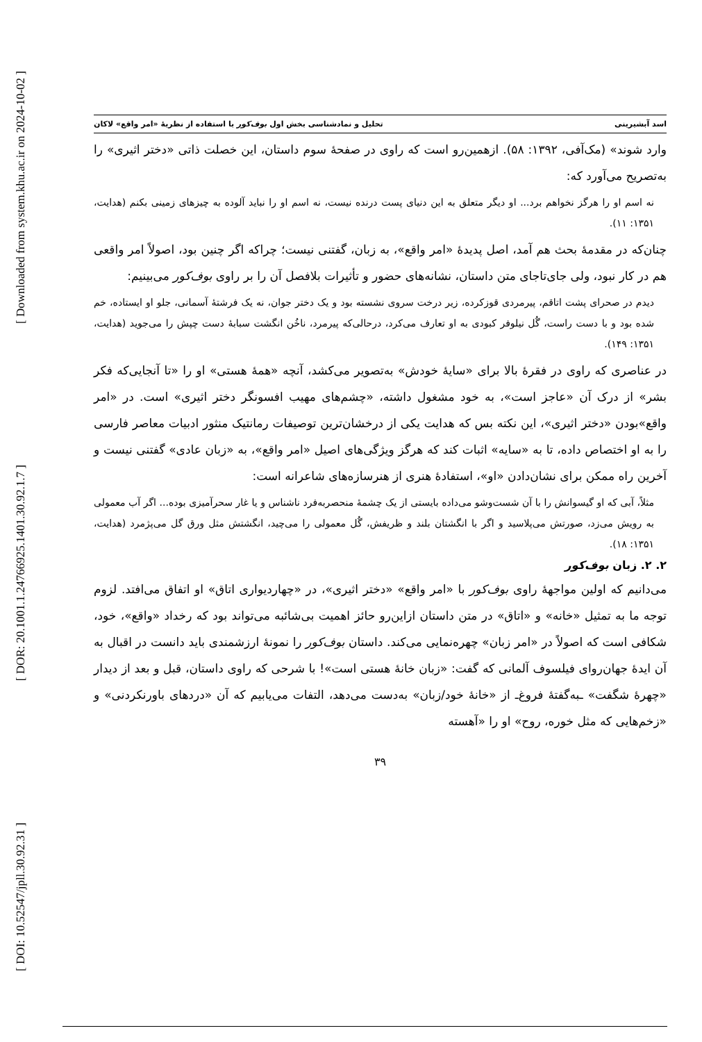[ Downloaded from system.khu.ac.ir on 2024-10-02 ]
[ DOR: 20.1001.1.24766925.1401.30.92.1.7 ]
[ DOI: 10.52547/jpll.30.92.31 ]
اسد آبشیرینی تحلیل و نمادشناسی بخش اول بوف‌کور با استفاده از نظریهٔ «امر واقع» لاکان
وارد شوند» (مک‌آفی، ۱۳۹۲: ۵۸). ازهمین‌رو است که راوی در صفحهٔ سوم داستان، این خصلت ذاتی «دختر اثیری» را به‌تصریح می‌آورد که:
نه اسم او را هرگز نخواهم برد... او دیگر متعلق به این دنیای پست درنده نیست، نه اسم او را نباید آلوده به چیزهای زمینی بکنم (هدایت، ۱۳۵۱: ۱۱).
چنان‌که در مقدمهٔ بحث هم آمد، اصل پدیدهٔ «امر واقع»، به زبان، گفتنی نیست؛ چراکه اگر چنین بود، اصولاً امر واقعی هم در کار نبود، ولی جای‌تاجای متن داستان، نشانه‌های حضور و تأثیرات بلافصل آن را بر راوی بوف‌کور می‌بینیم:
دیدم در صحرای پشت اتاقم، پیرمردی قوزکرده، زیر درخت سروی نشسته بود و یک دختر جوان، نه یک فرشتهٔ آسمانی، جلو او ایستاده، خم شده بود و با دست راست، گُل نیلوفر کبودی به او تعارف می‌کرد، درحالی‌که پیرمرد، ناخُن انگشت سبابهٔ دست چپش را می‌جوید (هدایت، ۱۳۵۱: ۱۴۹).
در عناصری که راوی در فقرهٔ بالا برای «سایهٔ خودش» به‌تصویر می‌کشد، آنچه «همهٔ هستی» او را «تا آنجایی‌که فکر بشر» از درک آن «عاجز است»، به خود مشغول داشته، «چشم‌های مهیب افسونگر دختر اثیری» است. در «امر واقع»بودن «دختر اثیری»، این نکته بس که هدایت یکی از درخشان‌ترین توصیفات رمانتیک منثور ادبیات معاصر فارسی را به او اختصاص داده، تا به «سایه» اثبات کند که هرگز ویژگی‌های اصیل «امر واقع»، به «زبان عادی» گفتنی نیست و آخرین راه ممکن برای نشان‌دادن «او»، استفادهٔ هنری از هنرسازه‌های شاعرانه است:
مثلاً، آبی که او گیسوانش را با آن شست‌وشو می‌داده بایستی از یک چشمهٔ منحصربه‌فرد ناشناس و یا غار سحرآمیزی بوده... اگر آب معمولی به رویش می‌زد، صورتش می‌پلاسید و اگر با انگشتان بلند و ظریفش، گُل معمولی را می‌چید، انگشتش مثل ورق گل می‌پژمرد (هدایت، ۱۳۵۱: ۱۸).
۲. ۲. زبان بوف‌کور
می‌دانیم که اولین مواجههٔ راوی بوف‌کور با «امر واقع» «دختر اثیری»، در «چهاردیواری اتاق» او اتفاق می‌افتد. لزوم توجه ما به تمثیل «خانه» و «اتاق» در متن داستان ازاین‌رو حائز اهمیت بی‌شائبه می‌تواند بود که رخداد «واقع»، خود، شکافی است که اصولاً در «امر زبان» چهره‌نمایی می‌کند. داستان بوف‌کور را نمونهٔ ارزشمندی باید دانست در اقبال به آن ایدهٔ جهان‌روای فیلسوف آلمانی که گفت: «زبان خانهٔ هستی است»! با شرحی که راوی داستان، قبل و بعد از دیدار «چهرهٔ شگفت» ـبه‌گفتهٔ فروغ‌ـ از «خانهٔ خود/زبان» به‌دست می‌دهد، التفات می‌یابیم که آن «دردهای باورنکردنی» و «زخم‌هایی که مثل خوره، روح» او را «آهسته
۳۹